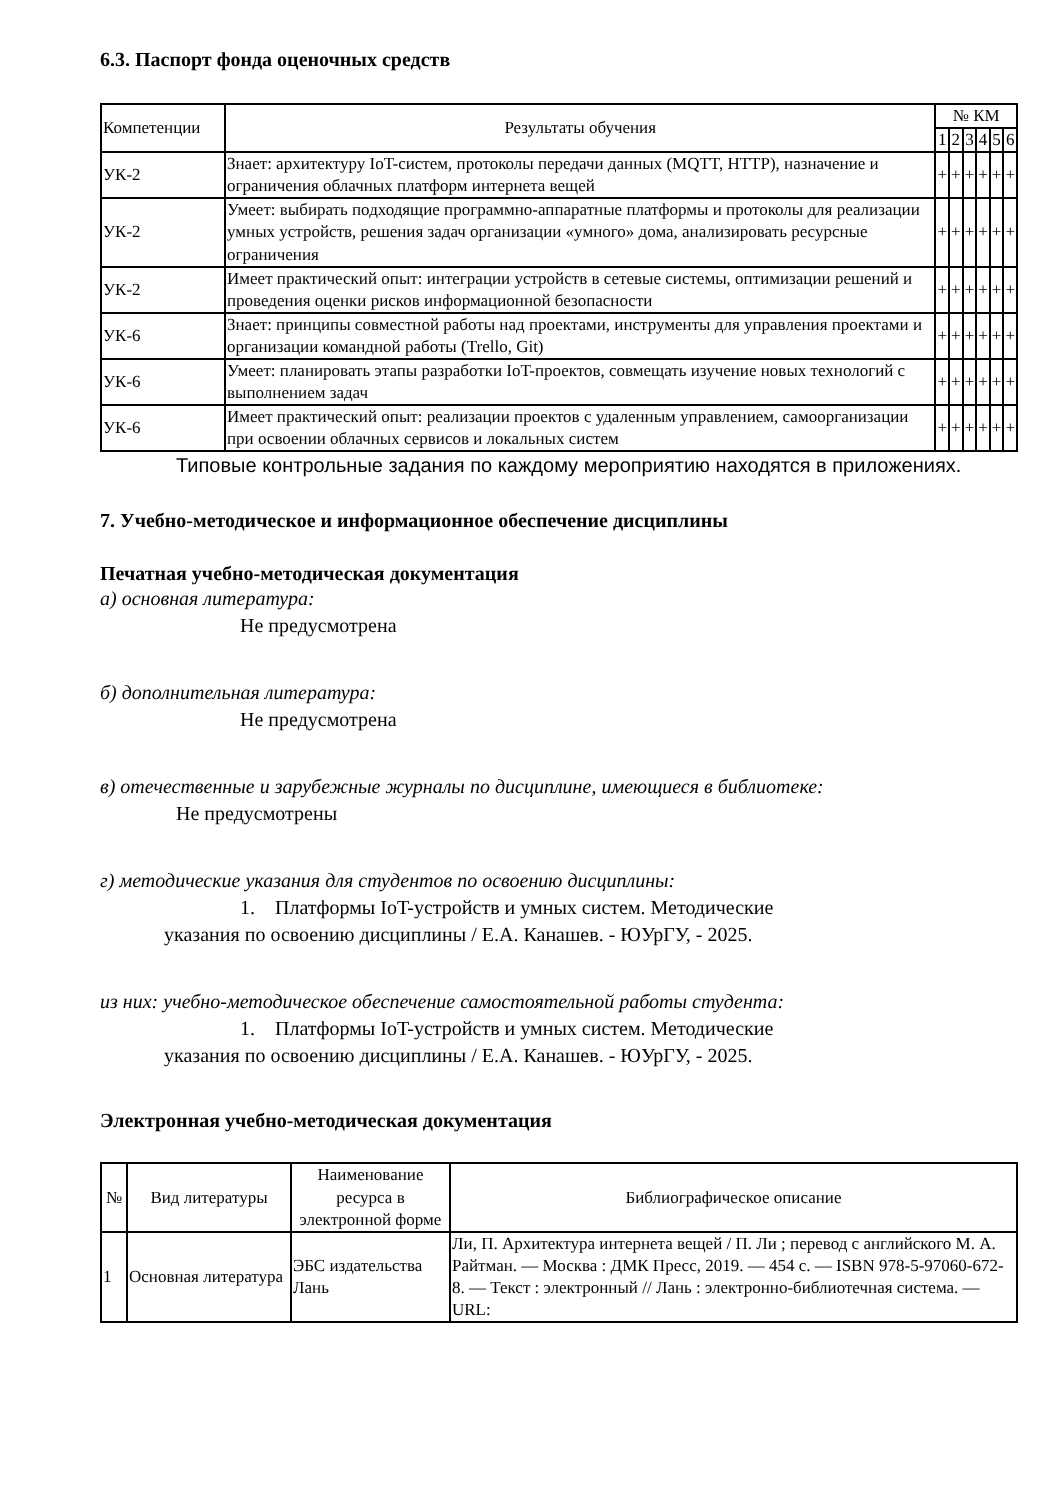6.3. Паспорт фонда оценочных средств
| Компетенции | Результаты обучения | № КМ | | | | | |
| --- | --- | --- | --- | --- | --- | --- | --- |
| | | 1 | 2 | 3 | 4 | 5 | 6 |
| УК-2 | Знает: архитектуру IoT-систем, протоколы передачи данных (MQTT, HTTP), назначение и ограничения облачных платформ интернета вещей | + | + | + | + | + | + |
| УК-2 | Умеет: выбирать подходящие программно-аппаратные платформы и протоколы для реализации умных устройств, решения задач организации «умного» дома, анализировать ресурсные ограничения | + | + | + | + | + | + |
| УК-2 | Имеет практический опыт: интеграции устройств в сетевые системы, оптимизации решений и проведения оценки рисков информационной безопасности | + | + | + | + | + | + |
| УК-6 | Знает: принципы совместной работы над проектами, инструменты для управления проектами и организации командной работы (Trello, Git) | + | + | + | + | + | + |
| УК-6 | Умеет: планировать этапы разработки IoT-проектов, совмещать изучение новых технологий с выполнением задач | + | + | + | + | + | + |
| УК-6 | Имеет практический опыт: реализации проектов с удаленным управлением, самоорганизации при освоении облачных сервисов и локальных систем | + | + | + | + | + | + |
Типовые контрольные задания по каждому мероприятию находятся в приложениях.
7. Учебно-методическое и информационное обеспечение дисциплины
Печатная учебно-методическая документация
а) основная литература:
Не предусмотрена
б) дополнительная литература:
Не предусмотрена
в) отечественные и зарубежные журналы по дисциплине, имеющиеся в библиотеке:
Не предусмотрены
г) методические указания для студентов по освоению дисциплины:
1. Платформы IoT-устройств и умных систем. Методические
указания по освоению дисциплины / Е.А. Канашев. - ЮУрГУ, - 2025.
из них: учебно-методическое обеспечение самостоятельной работы студента:
1. Платформы IoT-устройств и умных систем. Методические
указания по освоению дисциплины / Е.А. Канашев. - ЮУрГУ, - 2025.
Электронная учебно-методическая документация
| № | Вид литературы | Наименование ресурса в электронной форме | Библиографическое описание |
| --- | --- | --- | --- |
| 1 | Основная литература | ЭБС издательства Лань | Ли, П. Архитектура интернета вещей / П. Ли ; перевод с английского М. А. Райтман. — Москва : ДМК Пресс, 2019. — 454 с. — ISBN 978-5-97060-672-8. — Текст : электронный // Лань : электронно-библиотечная система. — URL: |